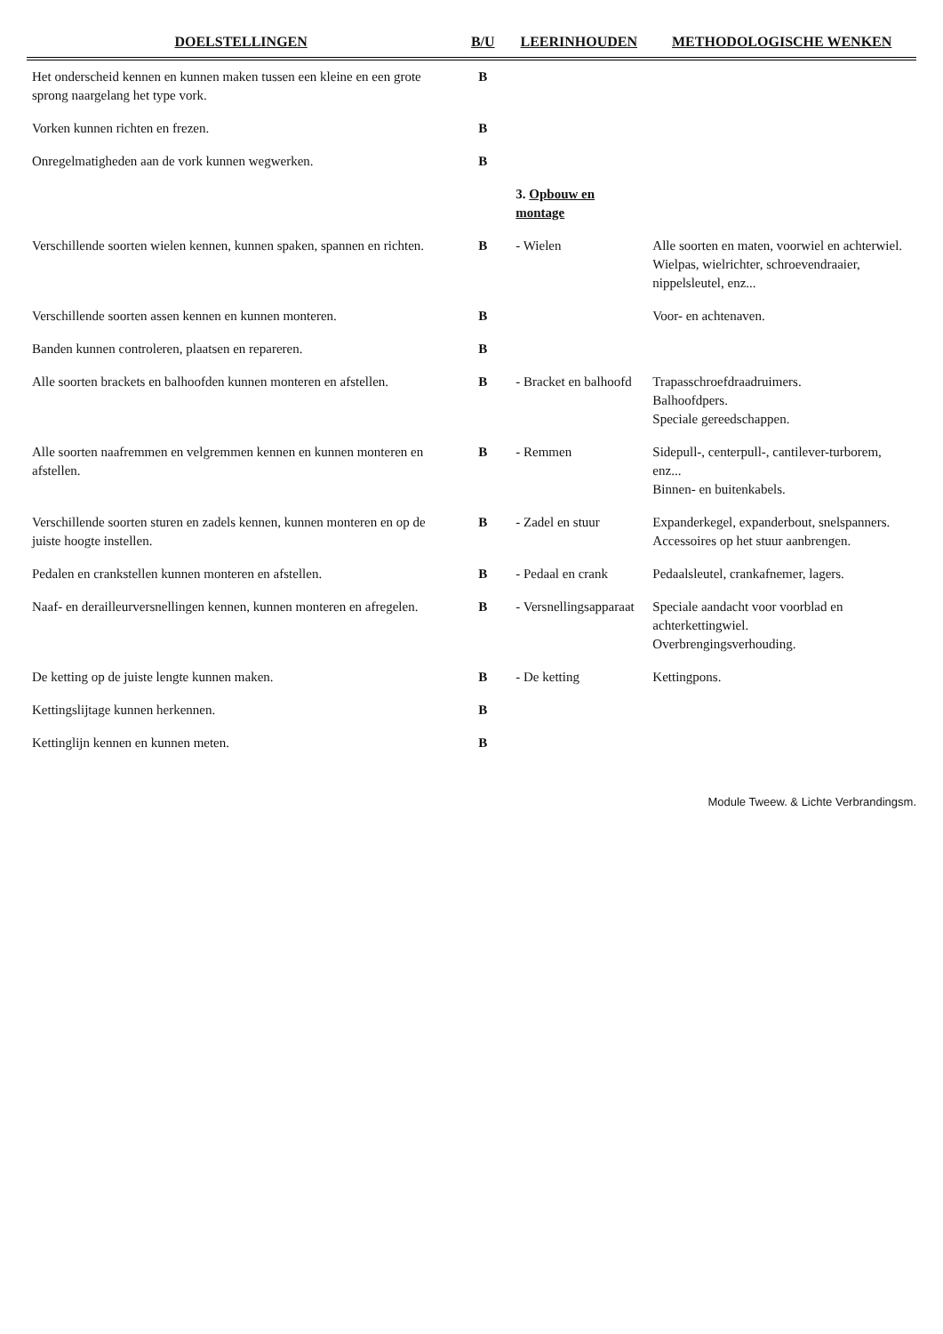| DOELSTELLINGEN | B/U | LEERINHOUDEN | METHODOLOGISCHE WENKEN |
| --- | --- | --- | --- |
| Het onderscheid kennen en kunnen maken tussen een kleine en een grote sprong naargelang het type vork. | B | | |
| Vorken kunnen richten en frezen. | B | | |
| Onregelmatigheden aan de vork kunnen wegwerken. | B | | |
| | | 3. Opbouw en montage | |
| Verschillende soorten wielen kennen, kunnen spaken, spannen en richten. | B | - Wielen | Alle soorten en maten, voorwiel en achterwiel. Wielpas, wielrichter, schroevendraaier, nippelsleutel, enz... |
| Verschillende soorten assen kennen en kunnen monteren. | B | | Voor- en achtenaven. |
| Banden kunnen controleren, plaatsen en repareren. | B | | |
| Alle soorten brackets en balhoofden kunnen monteren en afstellen. | B | - Bracket en balhoofd | Trapasschroefdraadruimers. Balhoofdpers. Speciale gereedschappen. |
| Alle soorten naafremmen en velgremmen kennen en kunnen monteren en afstellen. | B | - Remmen | Sidepull-, centerpull-, cantilever-turborem, enz... Binnen- en buitenkabels. |
| Verschillende soorten sturen en zadels kennen, kunnen monteren en op de juiste hoogte instellen. | B | - Zadel en stuur | Expanderkegel, expanderbout, snelspanners. Accessoires op het stuur aanbrengen. |
| Pedalen en crankstellen kunnen monteren en afstellen. | B | - Pedaal en crank | Pedaalsleutel, crankafnemer, lagers. |
| Naaf- en derailleurversnellingen kennen, kunnen monteren en afregelen. | B | - Versnellingsapparaat | Speciale aandacht voor voorblad en achterkettingwiel. Overbrengingsverhouding. |
| De ketting op de juiste lengte kunnen maken. | B | - De ketting | Kettingpons. |
| Kettingslijtage kunnen herkennen. | B | | |
| Kettinglijn kennen en kunnen meten. | B | | |
Module Tweew. & Lichte Verbrandingsm.